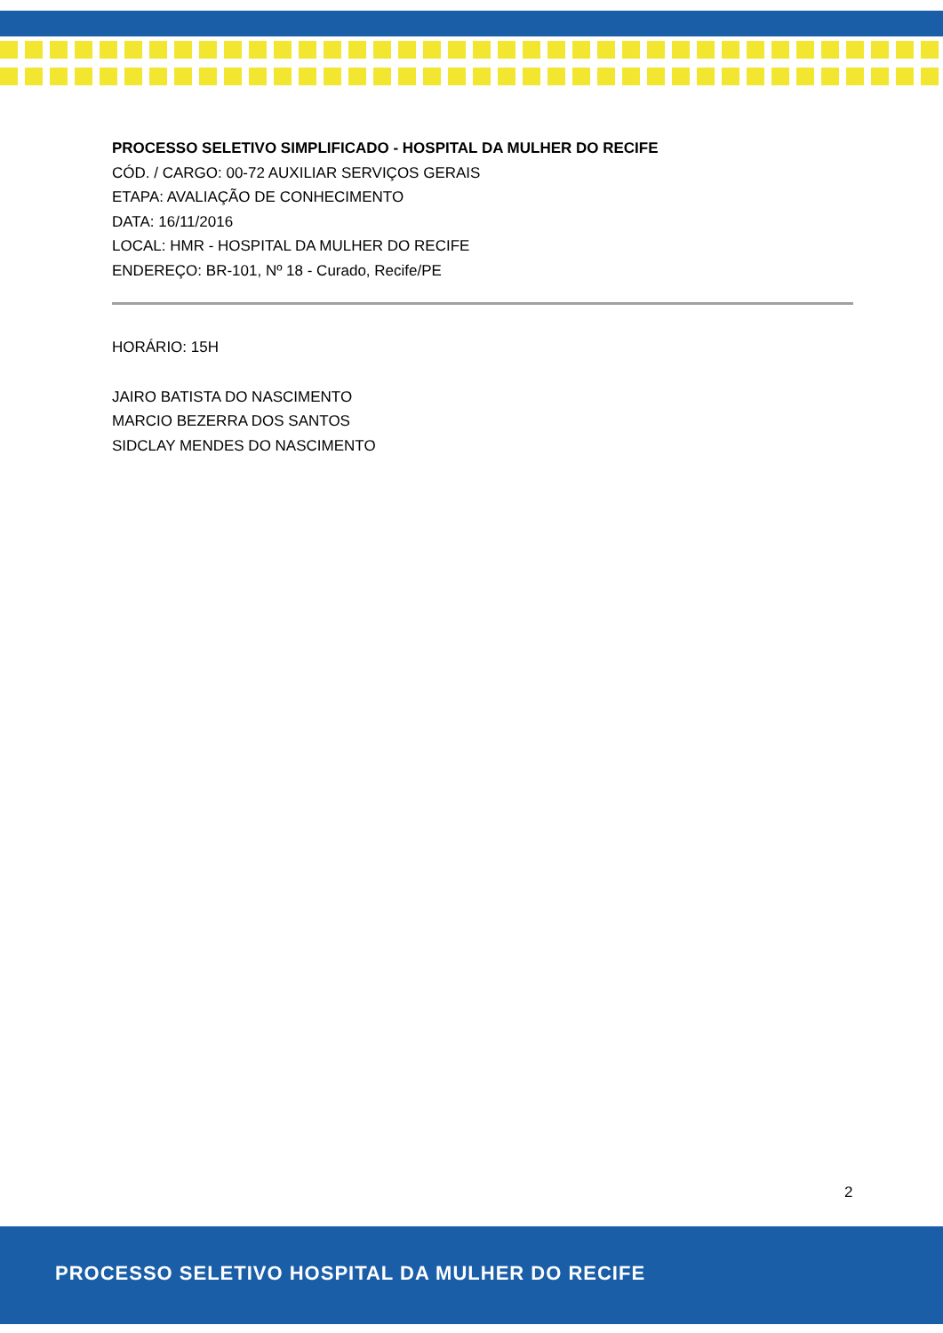PROCESSO SELETIVO SIMPLIFICADO - HOSPITAL DA MULHER DO RECIFE
CÓD. / CARGO: 00-72 AUXILIAR SERVIÇOS GERAIS
ETAPA: AVALIAÇÃO DE CONHECIMENTO
DATA: 16/11/2016
LOCAL: HMR - HOSPITAL DA MULHER DO RECIFE
ENDEREÇO: BR-101, Nº 18 - Curado, Recife/PE
HORÁRIO: 15H
JAIRO BATISTA DO NASCIMENTO
MARCIO BEZERRA DOS SANTOS
SIDCLAY MENDES DO NASCIMENTO
2
PROCESSO SELETIVO HOSPITAL DA MULHER DO RECIFE